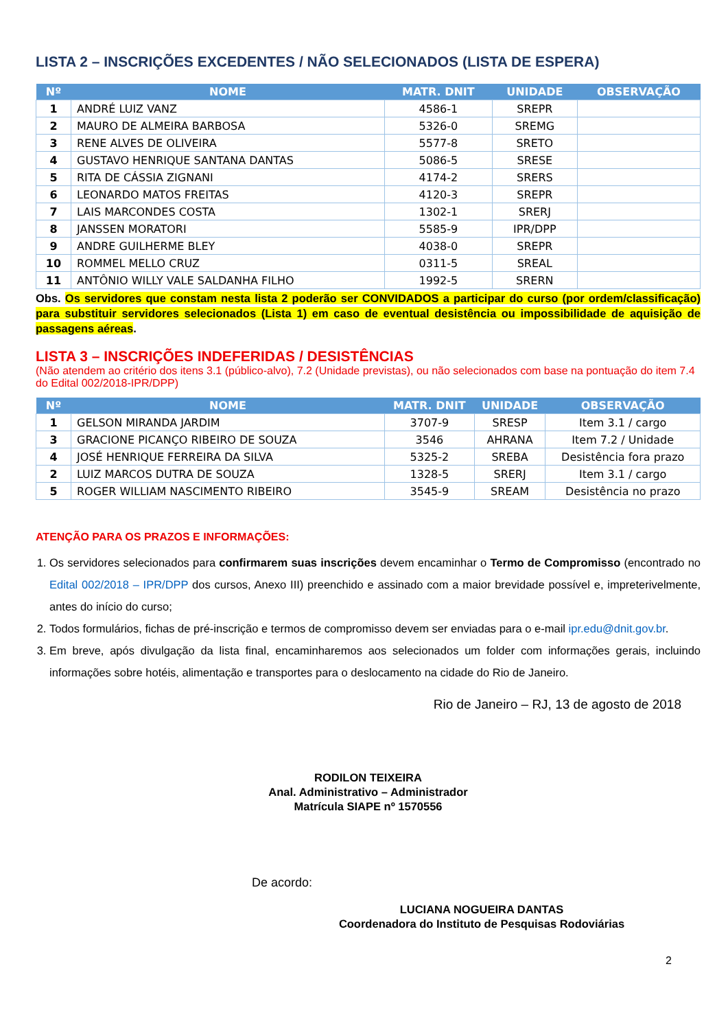LISTA 2 – INSCRIÇÕES EXCEDENTES / NÃO SELECIONADOS (LISTA DE ESPERA)
| Nº | NOME | MATR. DNIT | UNIDADE | OBSERVAÇÃO |
| --- | --- | --- | --- | --- |
| 1 | ANDRÉ LUIZ VANZ | 4586-1 | SREPR | |
| 2 | MAURO DE ALMEIRA BARBOSA | 5326-0 | SREMG | |
| 3 | RENE ALVES DE OLIVEIRA | 5577-8 | SRETO | |
| 4 | GUSTAVO HENRIQUE SANTANA DANTAS | 5086-5 | SRESE | |
| 5 | RITA DE CÁSSIA ZIGNANI | 4174-2 | SRERS | |
| 6 | LEONARDO MATOS FREITAS | 4120-3 | SREPR | |
| 7 | LAIS MARCONDES COSTA | 1302-1 | SRERJ | |
| 8 | JANSSEN MORATORI | 5585-9 | IPR/DPP | |
| 9 | ANDRE GUILHERME BLEY | 4038-0 | SREPR | |
| 10 | ROMMEL MELLO CRUZ | 0311-5 | SREAL | |
| 11 | ANTÔNIO WILLY VALE SALDANHA FILHO | 1992-5 | SRERN | |
Obs. Os servidores que constam nesta lista 2 poderão ser CONVIDADOS a participar do curso (por ordem/classificação) para substituir servidores selecionados (Lista 1) em caso de eventual desistência ou impossibilidade de aquisição de passagens aéreas.
LISTA 3 – INSCRIÇÕES INDEFERIDAS / DESISTÊNCIAS
(Não atendem ao critério dos itens 3.1 (público-alvo), 7.2 (Unidade previstas), ou não selecionados com base na pontuação do item 7.4 do Edital 002/2018-IPR/DPP)
| Nº | NOME | MATR. DNIT | UNIDADE | OBSERVAÇÃO |
| --- | --- | --- | --- | --- |
| 1 | GELSON MIRANDA JARDIM | 3707-9 | SRESP | Item 3.1 / cargo |
| 3 | GRACIONE PICANÇO RIBEIRO DE SOUZA | 3546 | AHRANA | Item 7.2 / Unidade |
| 4 | JOSÉ HENRIQUE FERREIRA DA SILVA | 5325-2 | SREBA | Desistência fora prazo |
| 2 | LUIZ MARCOS DUTRA DE SOUZA | 1328-5 | SRERJ | Item 3.1 / cargo |
| 5 | ROGER WILLIAM NASCIMENTO RIBEIRO | 3545-9 | SREAM | Desistência no prazo |
ATENÇÃO PARA OS PRAZOS E INFORMAÇÕES:
1. Os servidores selecionados para confirmarem suas inscrições devem encaminhar o Termo de Compromisso (encontrado no Edital 002/2018 – IPR/DPP dos cursos, Anexo III) preenchido e assinado com a maior brevidade possível e, impreterivelmente, antes do início do curso;
2. Todos formulários, fichas de pré-inscrição e termos de compromisso devem ser enviadas para o e-mail ipr.edu@dnit.gov.br.
3. Em breve, após divulgação da lista final, encaminharemos aos selecionados um folder com informações gerais, incluindo informações sobre hotéis, alimentação e transportes para o deslocamento na cidade do Rio de Janeiro.
Rio de Janeiro – RJ, 13 de agosto de 2018
RODILON TEIXEIRA
Anal. Administrativo – Administrador
Matrícula SIAPE nº 1570556
De acordo:
LUCIANA NOGUEIRA DANTAS
Coordenadora do Instituto de Pesquisas Rodoviárias
2